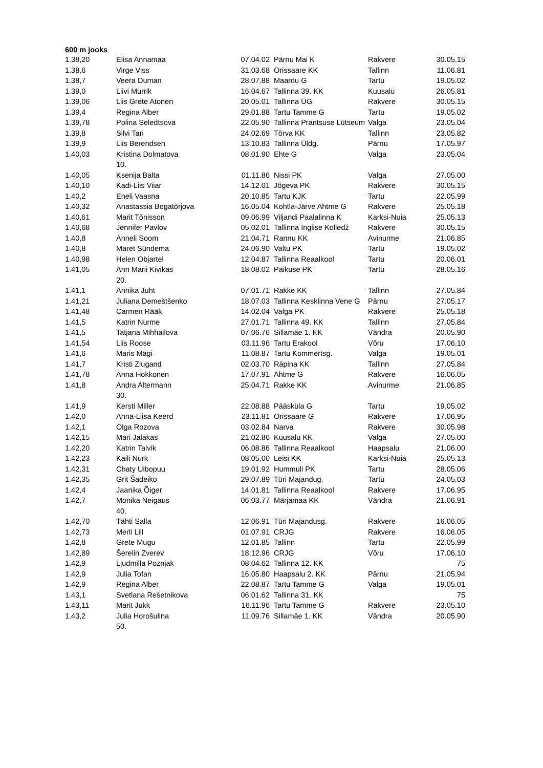600 m jooks
| 1.38,20 | Elisa Annamaa | 07.04.02 | Pärnu Mai K | Rakvere | 30.05.15 |
| 1.38,6 | Virge Viss | 31.03.68 | Orissaare KK | Tallinn | 11.06.81 |
| 1.38,7 | Veera Duman | 28.07.88 | Maardu G | Tartu | 19.05.02 |
| 1.39,0 | Liivi Murrik | 16.04.67 | Tallinna 39. KK | Kuusalu | 26.05.81 |
| 1.39,06 | Liis Grete Atonen | 20.05.01 | Tallinna ÜG | Rakvere | 30.05.15 |
| 1.39,4 | Regina Alber | 29.01.88 | Tartu Tamme G | Tartu | 19.05.02 |
| 1.39,78 | Polina Seledtsova | 22.05.90 | Tallinna Prantsuse Lütseum | Valga | 23.05.04 |
| 1.39,8 | Silvi Tari | 24.02.69 | Tõrva KK | Tallinn | 23.05.82 |
| 1.39,9 | Liis Berendsen | 13.10.83 | Tallinna Üldg. | Pärnu | 17.05.97 |
| 1.40,03 | Kristina Dolmatova 10. | 08.01.90 | Ehte G | Valga | 23.05.04 |
| 1.40,05 | Ksenija Balta | 01.11.86 | Nissi PK | Valga | 27.05.00 |
| 1.40,10 | Kadi-Liis Viiar | 14.12.01 | Jõgeva PK | Rakvere | 30.05.15 |
| 1.40,2 | Eneli Vaasna | 20.10.85 | Tartu KJK | Tartu | 22.05.99 |
| 1.40,32 | Anastassia Bogatõrjova | 16.05.04 | Kohtla-Järve Ahtme G | Rakvere | 25.05.18 |
| 1.40,61 | Marit Tõnisson | 09.06.99 | Viljandi Paalalinna K | Karksi-Nuia | 25.05.13 |
| 1.40,68 | Jennifer Pavlov | 05.02.01 | Tallinna Inglise Kolledž | Rakvere | 30.05.15 |
| 1.40,8 | Anneli Soom | 21.04.71 | Rannu KK | Avinurme | 21.06.85 |
| 1.40,8 | Maret Sündema | 24.06.90 | Valtu PK | Tartu | 19.05.02 |
| 1.40,98 | Helen Objartel | 12.04.87 | Tallinna Reaalkool | Tartu | 20.06.01 |
| 1.41,05 | Ann Marii Kivikas 20. | 18.08.02 | Paikuse PK | Tartu | 28.05.16 |
| 1.41,1 | Annika Juht | 07.01.71 | Rakke KK | Tallinn | 27.05.84 |
| 1.41,21 | Juliana Demeštšenko | 18.07.03 | Tallinna Kesklinna Vene G | Pärnu | 27.05.17 |
| 1.41,48 | Carmen Rääk | 14.02.04 | Valga PK | Rakvere | 25.05.18 |
| 1.41,5 | Katrin Nurme | 27.01.71 | Tallinna 49. KK | Tallinn | 27.05.84 |
| 1.41,5 | Tatjana Mihhailova | 07.06.76 | Sillamäe 1. KK | Vändra | 20.05.90 |
| 1.41,54 | Liis Roose | 03.11.96 | Tartu Erakool | Võru | 17.06.10 |
| 1.41,6 | Maris Mägi | 11.08.87 | Tartu Kommertsg. | Valga | 19.05.01 |
| 1.41,7 | Kristi Ziugand | 02.03.70 | Räpina KK | Tallinn | 27.05.84 |
| 1.41,78 | Anna Hokkonen | 17.07.91 | Ahtme G | Rakvere | 16.06.05 |
| 1.41,8 | Andra Altermann 30. | 25.04.71 | Rakke KK | Avinurme | 21.06.85 |
| 1.41,9 | Kersti Miller | 22.08.88 | Pääsküla G | Tartu | 19.05.02 |
| 1.42,0 | Anna-Liisa Keerd | 23.11.81 | Orissaare G | Rakvere | 17.06.95 |
| 1.42,1 | Olga Rozova | 03.02.84 | Narva | Rakvere | 30.05.98 |
| 1.42,15 | Mari Jalakas | 21.02.86 | Kuusalu KK | Valga | 27.05.00 |
| 1.42,20 | Katrin Talvik | 06.08.86 | Tallinna Reaalkool | Haapsalu | 21.06.00 |
| 1.42,23 | Kaili Nurk | 08.05.00 | Leisi KK | Karksi-Nuia | 25.05.13 |
| 1.42,31 | Chaty Uibopuu | 19.01.92 | Hummuli PK | Tartu | 28.05.06 |
| 1.42,35 | Grit Šadeiko | 29.07.89 | Türi Majandug. | Tartu | 24.05.03 |
| 1.42,4 | Jaanika Õiger | 14.01.81 | Tallinna Reaalkool | Rakvere | 17.06.95 |
| 1.42,7 | Monika Neigaus 40. | 06.03.77 | Märjamaa KK | Vändra | 21.06.91 |
| 1.42,70 | Tähti Salla | 12.06.91 | Türi Majandusg. | Rakvere | 16.06.05 |
| 1.42,73 | Merli Lill | 01.07.91 | CRJG | Rakvere | 16.06.05 |
| 1.42,8 | Grete Mugu | 12.01.85 | Tallinn | Tartu | 22.05.99 |
| 1.42,89 | Šerelin Zverev | 18.12.96 | CRJG | Võru | 17.06.10 |
| 1.42,9 | Ljudmilla Poznjak | 08.04.62 | Tallinna 12. KK | | 75 |
| 1.42,9 | Julia Tofan | 16.05.80 | Haapsalu 2. KK | Pärnu | 21.05.94 |
| 1.42,9 | Regina Alber | 22.08.87 | Tartu Tamme G | Valga | 19.05.01 |
| 1.43,1 | Svetlana Rešetnikova | 06.01.62 | Tallinna 31. KK | | 75 |
| 1.43,11 | Marit Jukk | 16.11.96 | Tartu Tamme G | Rakvere | 23.05.10 |
| 1.43,2 | Julia Horošulina 50. | 11.09.76 | Sillamäe 1. KK | Vändra | 20.05.90 |